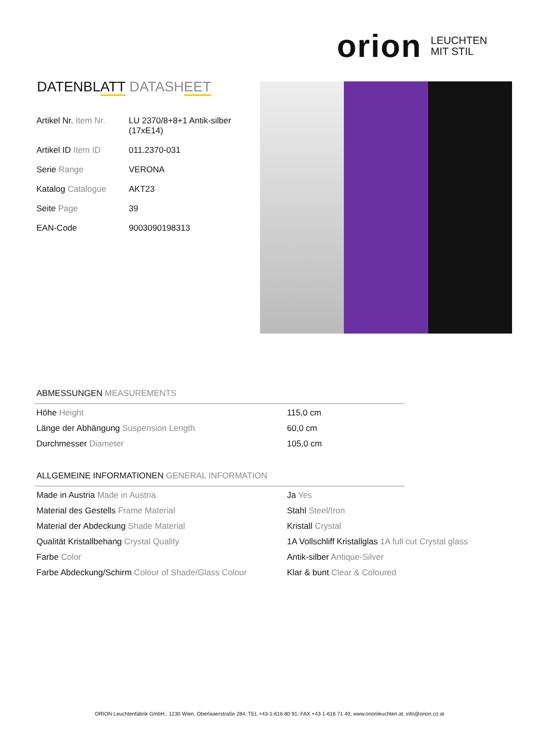orion LEUCHTEN
MIT STIL
DATENBLATT DATASHEET
| Artikel Nr. Item Nr. | LU 2370/8+8+1 Antik-silber (17xE14) |
| Artikel ID Item ID | 011.2370-031 |
| Serie Range | VERONA |
| Katalog Catalogue | AKT23 |
| Seite Page | 39 |
| EAN-Code | 9003090198313 |
ABMESSUNGEN MEASUREMENTS
| Höhe Height | 115,0 cm |
| Länge der Abhängung Suspension Length | 60,0 cm |
| Durchmesser Diameter | 105,0 cm |
ALLGEMEINE INFORMATIONEN GENERAL INFORMATION
| Made in Austria Made in Austria | Ja Yes |
| Material des Gestells Frame Material | Stahl Steel/Iron |
| Material der Abdeckung Shade Material | Kristall Crystal |
| Qualität Kristallbehang Crystal Quality | 1A Vollschliff Kristallglas 1A full cut Crystal glass |
| Farbe Color | Antik-silber Antique-Silver |
| Farbe Abdeckung/Schirm Colour of Shade/Glass Colour | Klar & bunt Clear & Coloured |
ORION Leuchtenfabrik GmbH., 1230 Wien, Oberlaaerstraße 284; TEL +43-1-616 80 91; FAX +43-1-616 71 40; www.orionleuchten.at; info@orion.co.at